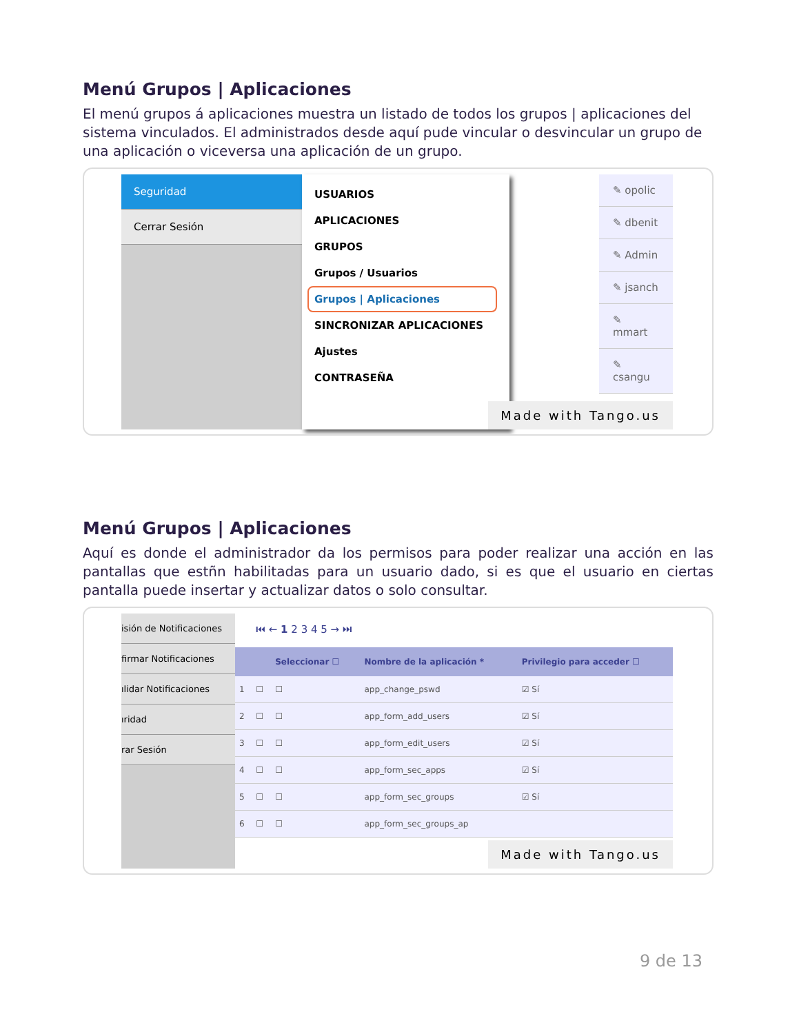Menú Grupos | Aplicaciones
El menú grupos á aplicaciones muestra un listado de todos los grupos | aplicaciones del sistema vinculados. El administrados desde aquí pude vincular o desvincular un grupo de una aplicación o viceversa una aplicación de un grupo.
Seguridad
Cerrar Sesión
USUARIOS
APLICACIONES
GRUPOS
Grupos / Usuarios
Grupos | Aplicaciones
SINCRONIZAR APLICACIONES
Ajustes
CONTRASEÑA
✎ opolic
✎ dbenit
✎ Admin
✎ jsanch
✎ mmart
✎ csangu
Made with Tango.us
Menú Grupos | Aplicaciones
Aquí es donde el administrador da los permisos para poder realizar una acción en las pantallas que estñn habilitadas para un usuario dado, si es que el usuario en ciertas pantalla puede insertar y actualizar datos o solo consultar.
isión de Notificaciones
firmar Notificaciones
ılidar Notificaciones
ıridad
rar Sesión
⏮ ← 1 2 3 4 5 → ⏭
| | | Seleccionar ☐ | Nombre de la aplicación * | Privilegio para acceder ☐ |
| --- | --- | --- | --- | --- |
| 1 | ☐ | ☐ | app_change_pswd | ☑ Sí |
| 2 | ☐ | ☐ | app_form_add_users | ☑ Sí |
| 3 | ☐ | ☐ | app_form_edit_users | ☑ Sí |
| 4 | ☐ | ☐ | app_form_sec_apps | ☑ Sí |
| 5 | ☐ | ☐ | app_form_sec_groups | ☑ Sí |
| 6 | ☐ | ☐ | app_form_sec_groups_ap | |
Made with Tango.us
9 de 13